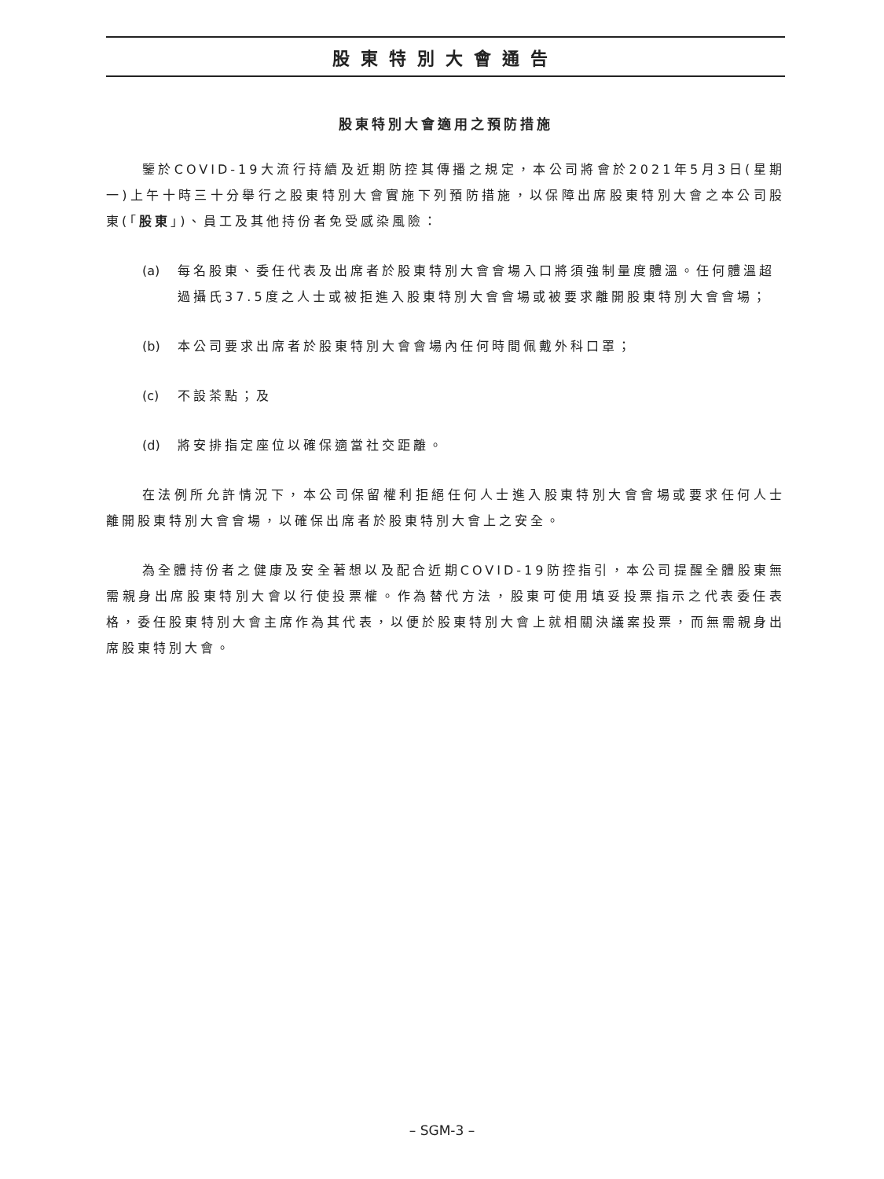股東特別大會通告
股東特別大會適用之預防措施
鑒於COVID-19大流行持續及近期防控其傳播之規定，本公司將會於2021年5月3日(星期一)上午十時三十分舉行之股東特別大會實施下列預防措施，以保障出席股東特別大會之本公司股東(「股東」)、員工及其他持份者免受感染風險：
(a) 每名股東、委任代表及出席者於股東特別大會會場入口將須強制量度體溫。任何體溫超過攝氏37.5度之人士或被拒進入股東特別大會會場或被要求離開股東特別大會會場；
(b) 本公司要求出席者於股東特別大會會場內任何時間佩戴外科口罩；
(c) 不設茶點；及
(d) 將安排指定座位以確保適當社交距離。
在法例所允許情況下，本公司保留權利拒絕任何人士進入股東特別大會會場或要求任何人士離開股東特別大會會場，以確保出席者於股東特別大會上之安全。
為全體持份者之健康及安全著想以及配合近期COVID-19防控指引，本公司提醒全體股東無需親身出席股東特別大會以行使投票權。作為替代方法，股東可使用填妥投票指示之代表委任表格，委任股東特別大會主席作為其代表，以便於股東特別大會上就相關決議案投票，而無需親身出席股東特別大會。
– SGM-3 –